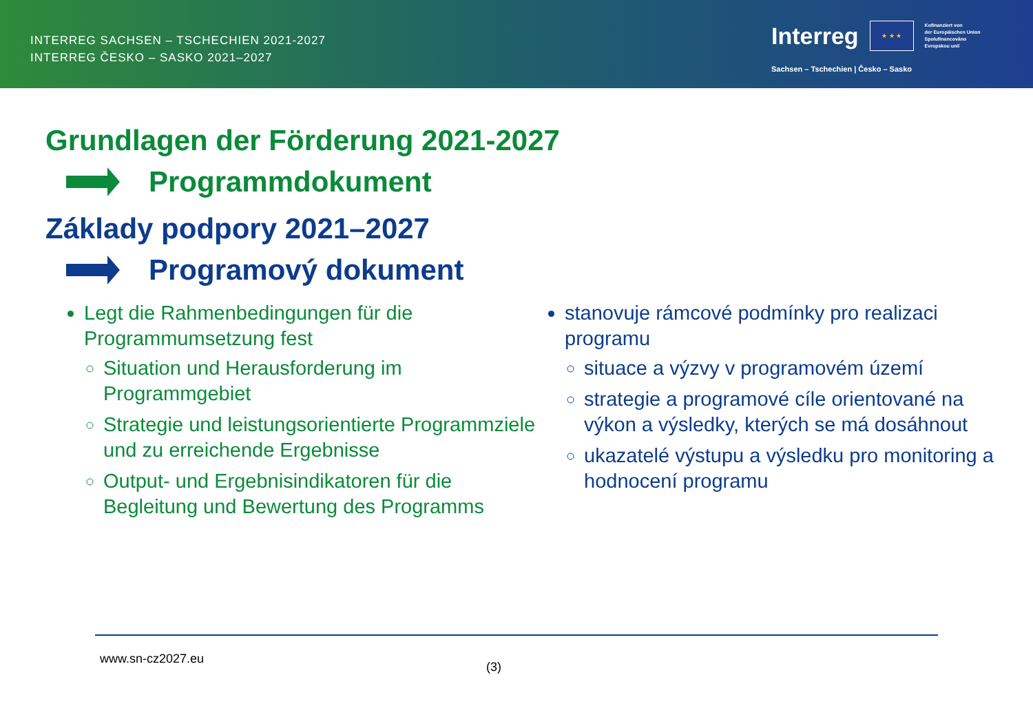INTERREG SACHSEN – TSCHECHIEN 2021-2027
INTERREG ČESKO – SASKO 2021–2027
Interreg
★ ★ ★
Kofinanziert von
der Europäischen Union
Spolufinancováno
Evropskou unií
Sachsen – Tschechien | Česko – Sasko
Grundlagen der Förderung 2021-2027
Programmdokument
Základy podpory 2021–2027
Programový dokument
Legt die Rahmenbedingungen für die Programmumsetzung fest
Situation und Herausforderung im Programmgebiet
Strategie und leistungsorientierte Programmziele und zu erreichende Ergebnisse
Output- und Ergebnisindikatoren für die Begleitung und Bewertung des Programms
stanovuje rámcové podmínky pro realizaci programu
situace a výzvy v programovém území
strategie a programové cíle orientované na výkon a výsledky, kterých se má dosáhnout
ukazatelé výstupu a výsledku pro monitoring a hodnocení programu
www.sn-cz2027.eu
(3)